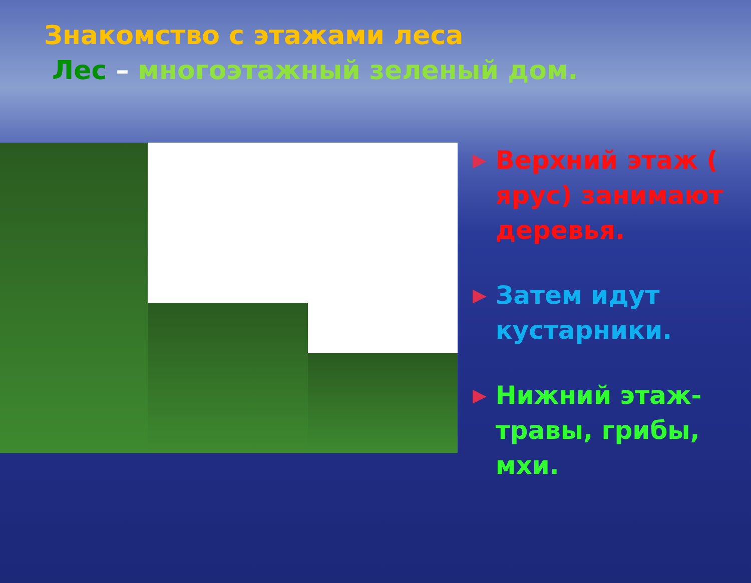Знакомство с этажами леса
Лес – многоэтажный зеленый дом.
▶
Верхний этаж ( ярус) занимают деревья.
▶
Затем идут кустарники.
▶
Нижний этаж- травы, грибы, мхи.